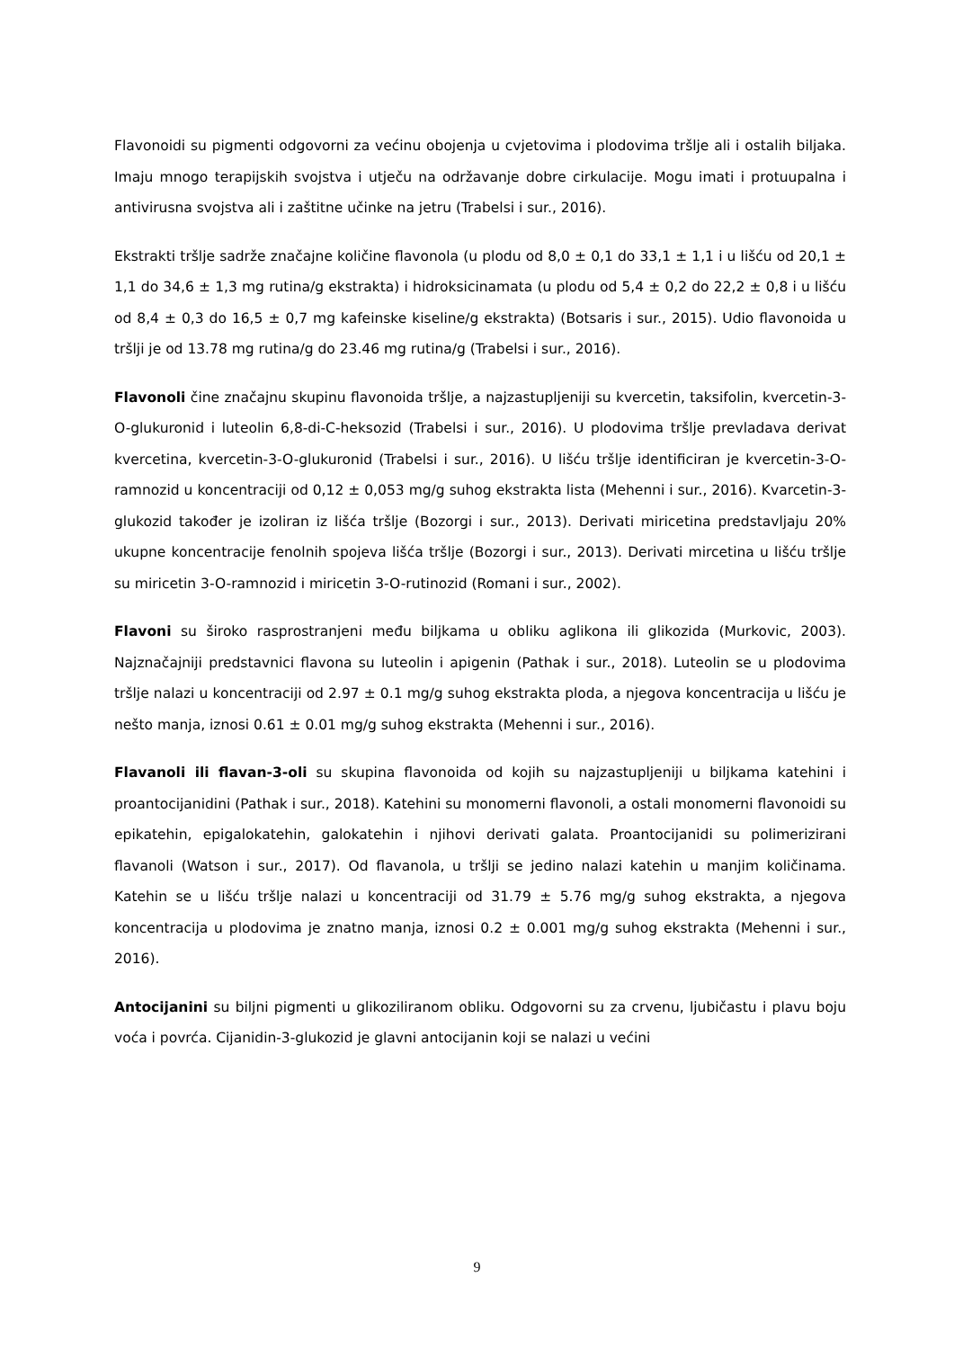Flavonoidi su pigmenti odgovorni za većinu obojenja u cvjetovima i plodovima tršlje ali i ostalih biljaka. Imaju mnogo terapijskih svojstva i utječu na održavanje dobre cirkulacije. Mogu imati i protuupalna i antivirusna svojstva ali i zaštitne učinke na jetru (Trabelsi i sur., 2016).
Ekstrakti tršlje sadrže značajne količine flavonola (u plodu od 8,0 ± 0,1 do 33,1 ± 1,1 i u lišću od 20,1 ± 1,1 do 34,6 ± 1,3 mg rutina/g ekstrakta) i hidroksicinamata (u plodu od 5,4 ± 0,2 do 22,2 ± 0,8 i u lišću od 8,4 ± 0,3 do 16,5 ± 0,7 mg kafeinske kiseline/g ekstrakta) (Botsaris i sur., 2015). Udio flavonoida u tršlji je od 13.78 mg rutina/g do 23.46 mg rutina/g (Trabelsi i sur., 2016).
Flavonoli čine značajnu skupinu flavonoida tršlje, a najzastupljeniji su kvercetin, taksifolin, kvercetin-3-O-glukuronid i luteolin 6,8-di-C-heksozid (Trabelsi i sur., 2016). U plodovima tršlje prevladava derivat kvercetina, kvercetin-3-O-glukuronid (Trabelsi i sur., 2016). U lišću tršlje identificiran je kvercetin-3-O-ramnozid u koncentraciji od 0,12 ± 0,053 mg/g suhog ekstrakta lista (Mehenni i sur., 2016). Kvarcetin-3-glukozid također je izoliran iz lišća tršlje (Bozorgi i sur., 2013). Derivati miricetina predstavljaju 20% ukupne koncentracije fenolnih spojeva lišća tršlje (Bozorgi i sur., 2013). Derivati mircetina u lišću tršlje su miricetin 3-O-ramnozid i miricetin 3-O-rutinozid (Romani i sur., 2002).
Flavoni su široko rasprostranjeni među biljkama u obliku aglikona ili glikozida (Murkovic, 2003). Najznačajniji predstavnici flavona su luteolin i apigenin (Pathak i sur., 2018). Luteolin se u plodovima tršlje nalazi u koncentraciji od 2.97 ± 0.1 mg/g suhog ekstrakta ploda, a njegova koncentracija u lišću je nešto manja, iznosi 0.61 ± 0.01 mg/g suhog ekstrakta (Mehenni i sur., 2016).
Flavanoli ili flavan-3-oli su skupina flavonoida od kojih su najzastupljeniji u biljkama katehini i proantocijanidini (Pathak i sur., 2018). Katehini su monomerni flavonoli, a ostali monomerni flavonoidi su epikatehin, epigalokatehin, galokatehin i njihovi derivati galata. Proantocijanidi su polimerizirani flavanoli (Watson i sur., 2017). Od flavanola, u tršlji se jedino nalazi katehin u manjim količinama. Katehin se u lišću tršlje nalazi u koncentraciji od 31.79 ± 5.76 mg/g suhog ekstrakta, a njegova koncentracija u plodovima je znatno manja, iznosi 0.2 ± 0.001 mg/g suhog ekstrakta (Mehenni i sur., 2016).
Antocijanini su biljni pigmenti u glikoziliranom obliku. Odgovorni su za crvenu, ljubičastu i plavu boju voća i povrća. Cijanidin-3-glukozid je glavni antocijanin koji se nalazi u većini
9